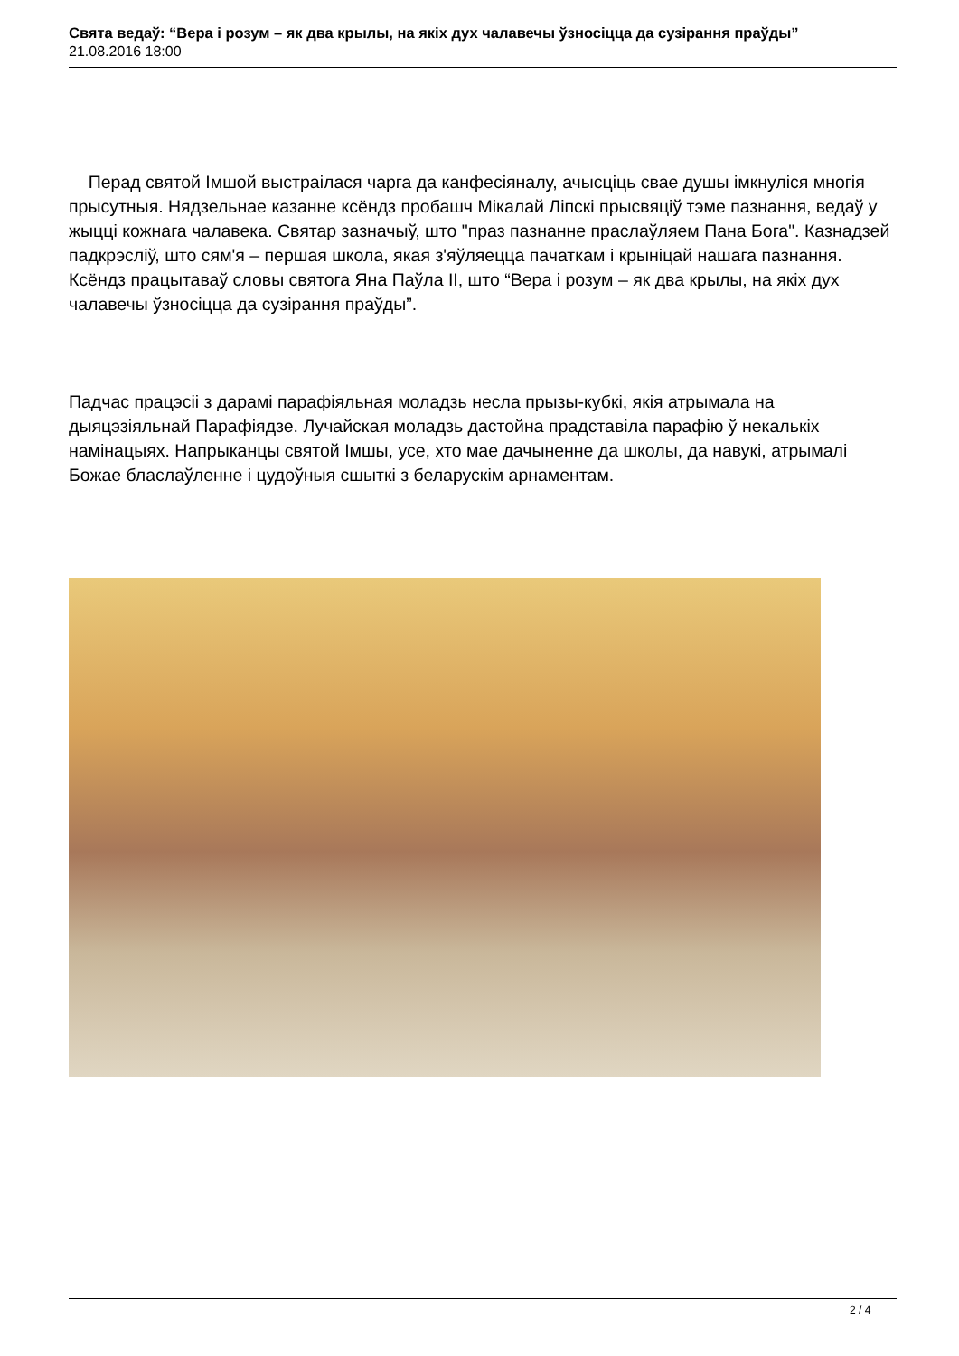Свята ведаў: “Вера і розум – як два крылы, на якіх дух чалавечы ўзносіцца да сузірання праўды”
21.08.2016 18:00
Перад святой Імшой выстраілася чарга да канфесіяналу, ачысціць свае душы імкнуліся многія прысутныя. Нядзельнае казанне ксёндз пробашч Мікалай Ліпскі прысвяціў тэме пазнання, ведаў у жыцці кожнага чалавека. Святар зазначыў, што "праз пазнанне праслаўляем Пана Бога". Казнадзей падкрэсліў, што сям'я – першая школа, якая з'яўляецца пачаткам і крыніцай нашага пазнання. Ксёндз працытаваў словы святога Яна Паўла ІІ, што “Вера і розум – як два крылы, на якіх дух чалавечы ўзносіцца да сузірання праўды”.
Падчас працэсіі з дарамі парафіяльная моладзь несла прызы-кубкі, якія атрымала на дыяцэзіяльнай Парафіядзе. Лучайская моладзь дастойна прадставіла парафію ў некалькіх намінацыях. Напрыканцы святой Імшы, усе, хто мае дачыненне да школы, да навукі, атрымалі Божае бласлаўленне і цудоўныя сшыткі з беларускім арнаментам.
2 / 4